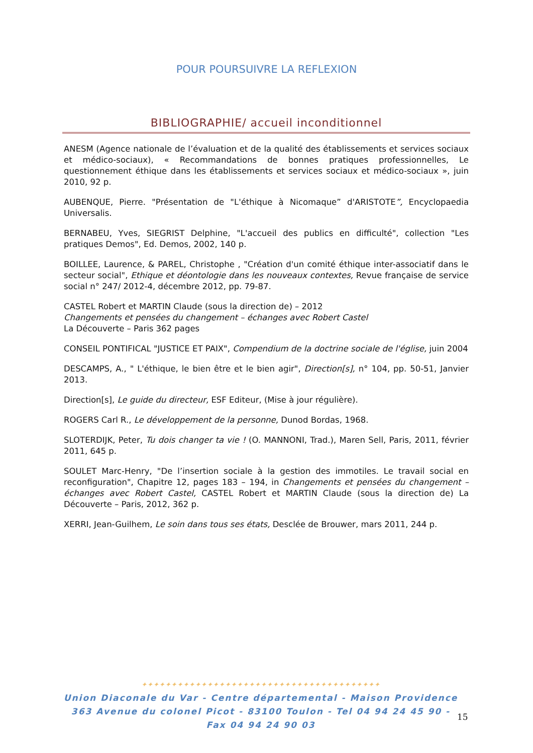POUR POURSUIVRE LA REFLEXION
BIBLIOGRAPHIE/ accueil inconditionnel
ANESM (Agence nationale de l’évaluation et de la qualité des établissements et services sociaux et médico-sociaux), « Recommandations de bonnes pratiques professionnelles, Le questionnement éthique dans les établissements et services sociaux et médico-sociaux », juin 2010, 92 p.
AUBENQUE, Pierre. "Présentation de "L'éthique à Nicomaque” d'ARISTOTE”, Encyclopaedia Universalis.
BERNABEU, Yves, SIEGRIST Delphine, "L'accueil des publics en difficulté", collection "Les pratiques Demos", Ed. Demos, 2002, 140 p.
BOILLEE, Laurence, & PAREL, Christophe , "Création d'un comité éthique inter-associatif dans le secteur social", Ethique et déontologie dans les nouveaux contextes, Revue française de service social n° 247/ 2012-4, décembre 2012, pp. 79-87.
CASTEL Robert et MARTIN Claude (sous la direction de) – 2012
Changements et pensées du changement – échanges avec Robert Castel
La Découverte – Paris 362 pages
CONSEIL PONTIFICAL "JUSTICE ET PAIX", Compendium de la doctrine sociale de l'église, juin 2004
DESCAMPS, A., " L'éthique, le bien être et le bien agir", Direction[s], n° 104, pp. 50-51, Janvier 2013.
Direction[s], Le guide du directeur, ESF Editeur, (Mise à jour régulière).
ROGERS Carl R., Le développement de la personne, Dunod Bordas, 1968.
SLOTERDIJK, Peter, Tu dois changer ta vie ! (O. MANNONI, Trad.), Maren Sell, Paris, 2011, février 2011, 645 p.
SOULET Marc-Henry, "De l’insertion sociale à la gestion des immotiles. Le travail social en reconfiguration", Chapitre 12, pages 183 – 194, in Changements et pensées du changement – échanges avec Robert Castel, CASTEL Robert et MARTIN Claude (sous la direction de) La Découverte – Paris, 2012, 362 p.
XERRI, Jean-Guilhem, Le soin dans tous ses états, Desclée de Brouwer, mars 2011, 244 p.
✦✦✦✦✦✦✦✦✦✦✦✦✦✦✦✦✦✦✦✦✦✦✦✦✦✦✦✦✦✦✦✦✦✦✦✦✦✦✦✦
Union Diaconale du Var - Centre départemental - Maison Providence
363 Avenue du colonel Picot - 83100 Toulon - Tel 04 94 24 45 90 - Fax 04 94 24 90 03
15